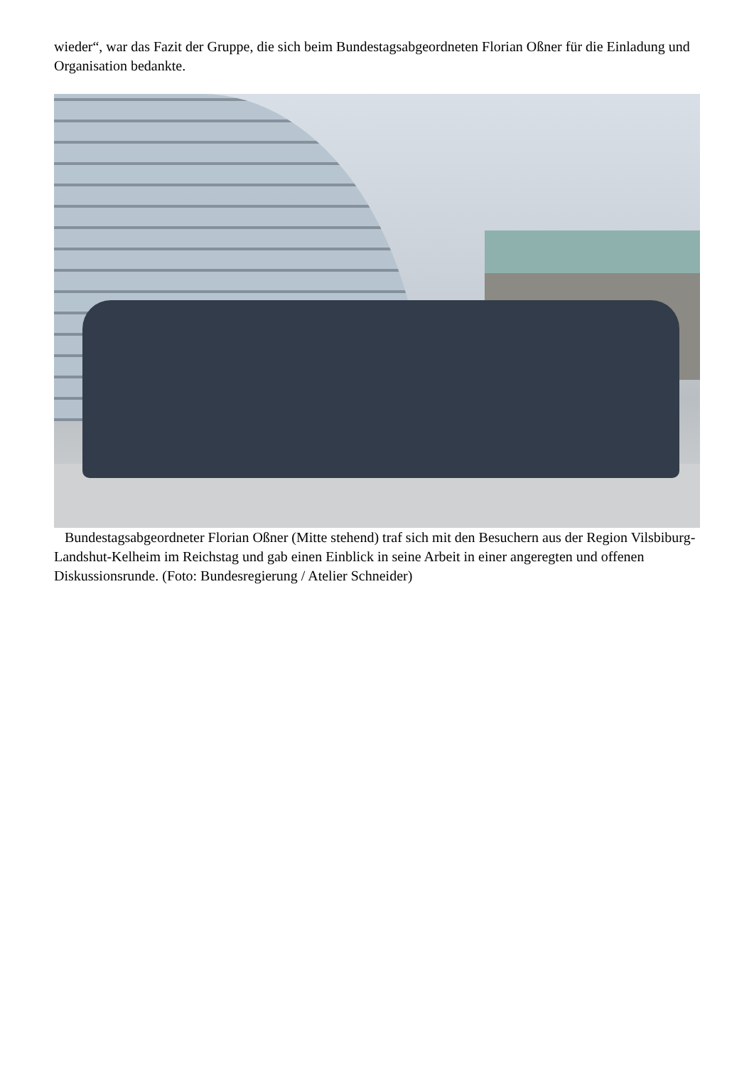wieder“, war das Fazit der Gruppe, die sich beim Bundestagsabgeordneten Florian Oßner für die Einladung und Organisation bedankte.
Bundestagsabgeordneter Florian Oßner (Mitte stehend) traf sich mit den Besuchern aus der Region Vilsbiburg-Landshut-Kelheim im Reichstag und gab einen Einblick in seine Arbeit in einer angeregten und offenen Diskussionsrunde. (Foto: Bundesregierung / Atelier Schneider)